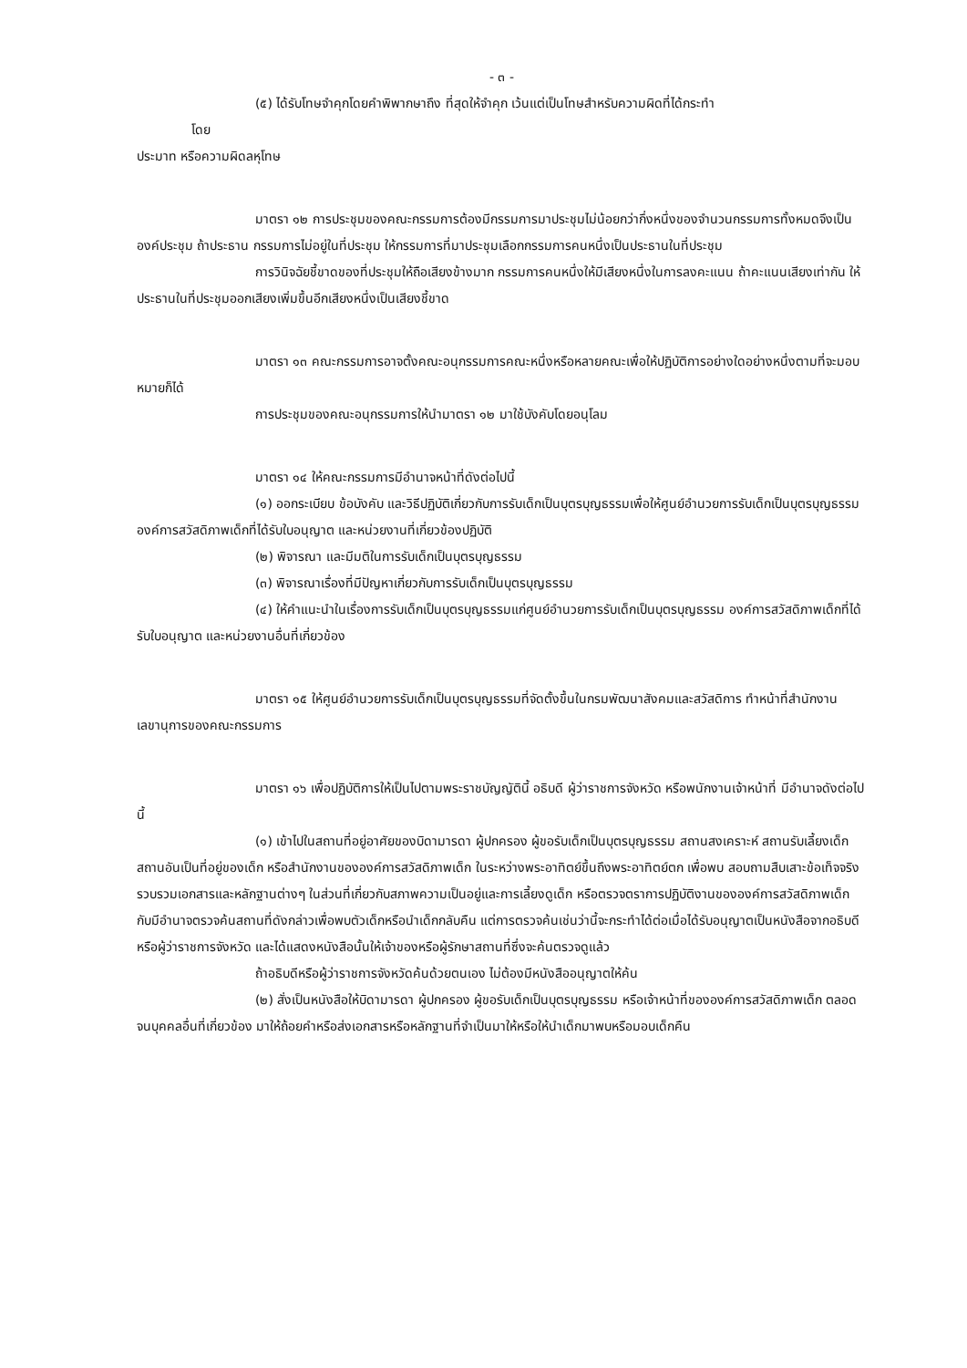- ๓ -
(๕) ได้รับโทษจำคุกโดยคำพิพากษาถึง ที่สุดให้จำคุก เว้นแต่เป็นโทษสำหรับความผิดที่ได้กระทำ
โดย
ประมาท หรือความผิดลหุโทษ
มาตรา ๑๒ การประชุมของคณะกรรมการต้องมีกรรมการมาประชุมไม่น้อยกว่ากึ่งหนึ่งของจำนวนกรรมการทั้งหมดจึงเป็นองค์ประชุม ถ้าประธาน กรรมการไม่อยู่ในที่ประชุม ให้กรรมการที่มาประชุมเลือกกรรมการคนหนึ่งเป็นประธานในที่ประชุม
การวินิจฉัยชี้ขาดของที่ประชุมให้ถือเสียงข้างมาก กรรมการคนหนึ่งให้มีเสียงหนึ่งในการลงคะแนน ถ้าคะแนนเสียงเท่ากัน ให้ประธานในที่ประชุมออกเสียงเพิ่มขึ้นอีกเสียงหนึ่งเป็นเสียงชี้ขาด
มาตรา ๑๓ คณะกรรมการอาจตั้งคณะอนุกรรมการคณะหนึ่งหรือหลายคณะเพื่อให้ปฏิบัติการอย่างใดอย่างหนึ่งตามที่จะมอบหมายก็ได้
การประชุมของคณะอนุกรรมการให้นำมาตรา ๑๒ มาใช้บังคับโดยอนุโลม
มาตรา ๑๔ ให้คณะกรรมการมีอำนาจหน้าที่ดังต่อไปนี้
(๑) ออกระเบียบ ข้อบังคับ และวิธีปฏิบัติเกี่ยวกับการรับเด็กเป็นบุตรบุญธรรมเพื่อให้ศูนย์อำนวยการรับเด็กเป็นบุตรบุญธรรม องค์การสวัสดิภาพเด็กที่ได้รับใบอนุญาต และหน่วยงานที่เกี่ยวข้องปฏิบัติ
(๒) พิจารณา และมีมติในการรับเด็กเป็นบุตรบุญธรรม
(๓) พิจารณาเรื่องที่มีปัญหาเกี่ยวกับการรับเด็กเป็นบุตรบุญธรรม
(๔) ให้คำแนะนำในเรื่องการรับเด็กเป็นบุตรบุญธรรมแก่ศูนย์อำนวยการรับเด็กเป็นบุตรบุญธรรม องค์การสวัสดิภาพเด็กที่ได้รับใบอนุญาต และหน่วยงานอื่นที่เกี่ยวข้อง
มาตรา ๑๕ ให้ศูนย์อำนวยการรับเด็กเป็นบุตรบุญธรรมที่จัดตั้งขึ้นในกรมพัฒนาสังคมและสวัสดิการ ทำหน้าที่สำนักงานเลขานุการของคณะกรรมการ
มาตรา ๑๖ เพื่อปฏิบัติการให้เป็นไปตามพระราชบัญญัตินี้ อธิบดี ผู้ว่าราชการจังหวัด หรือพนักงานเจ้าหน้าที่ มีอำนาจดังต่อไปนี้
(๑) เข้าไปในสถานที่อยู่อาศัยของบิดามารดา ผู้ปกครอง ผู้ขอรับเด็กเป็นบุตรบุญธรรม สถานสงเคราะห์ สถานรับเลี้ยงเด็ก สถานอันเป็นที่อยู่ของเด็ก หรือสำนักงานขององค์การสวัสดิภาพเด็ก ในระหว่างพระอาทิตย์ขึ้นถึงพระอาทิตย์ตก เพื่อพบ สอบถามสืบเสาะข้อเท็จจริง รวบรวมเอกสารและหลักฐานต่างๆ ในส่วนที่เกี่ยวกับสภาพความเป็นอยู่และการเลี้ยงดูเด็ก หรือตรวจตราการปฏิบัติงานขององค์การสวัสดิภาพเด็ก กับมีอำนาจตรวจค้นสถานที่ดังกล่าวเพื่อพบตัวเด็กหรือนำเด็กกลับคืน แต่การตรวจค้นเช่นว่านี้จะกระทำได้ต่อเมื่อได้รับอนุญาตเป็นหนังสือจากอธิบดีหรือผู้ว่าราชการจังหวัด และได้แสดงหนังสือนั้นให้เจ้าของหรือผู้รักษาสถานที่ซึ่งจะค้นตรวจดูแล้ว
ถ้าอธิบดีหรือผู้ว่าราชการจังหวัดค้นด้วยตนเอง ไม่ต้องมีหนังสืออนุญาตให้ค้น
(๒) สั่งเป็นหนังสือให้บิดามารดา ผู้ปกครอง ผู้ขอรับเด็กเป็นบุตรบุญธรรม หรือเจ้าหน้าที่ขององค์การสวัสดิภาพเด็ก ตลอดจนบุคคลอื่นที่เกี่ยวข้อง มาให้ถ้อยคำหรือส่งเอกสารหรือหลักฐานที่จำเป็นมาให้หรือให้นำเด็กมาพบหรือมอบเด็กคืน